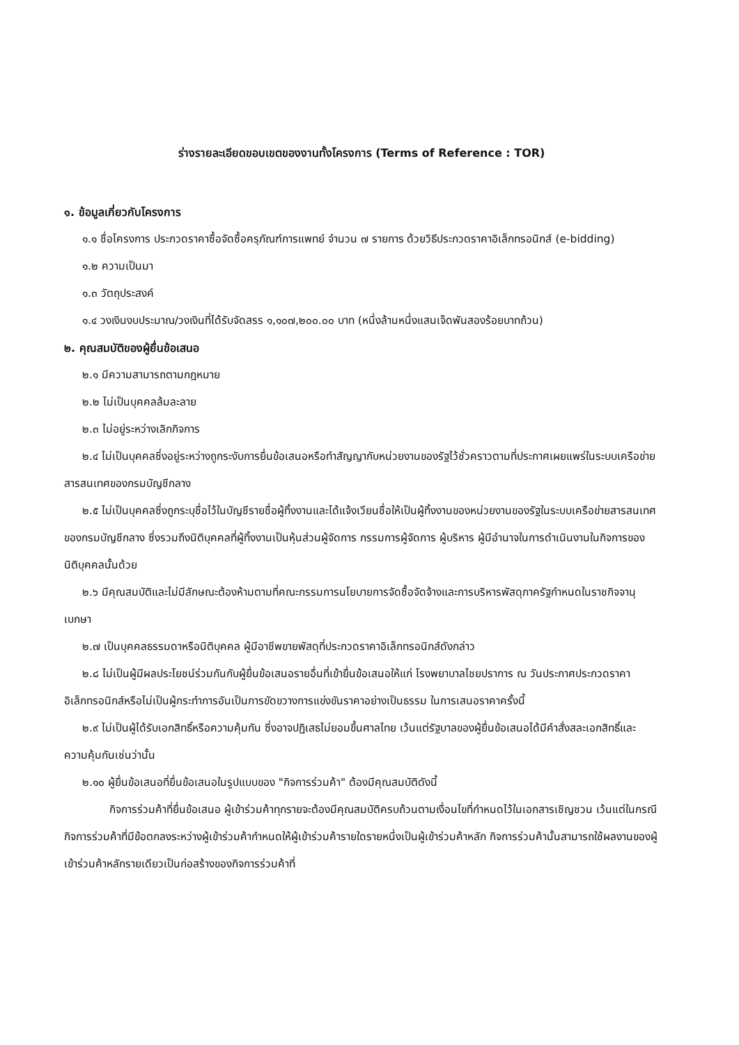ร่างรายละเอียดขอบเขตของงานทั้งโครงการ (Terms of Reference : TOR)
๑. ข้อมูลเกี่ยวกับโครงการ
๑.๑ ชื่อโครงการ ประกวดราคาซื้อจัดซื้อครุภัณฑ์การแพทย์ จำนวน ๗ รายการ ด้วยวิธีประกวดราคาอิเล็กทรอนิกส์ (e-bidding)
๑.๒ ความเป็นมา
๑.๓ วัตถุประสงค์
๑.๔ วงเงินงบประมาณ/วงเงินที่ได้รับจัดสรร ๑,๑๐๗,๒๐๐.๐๐ บาท (หนึ่งล้านหนึ่งแสนเจ็ดพันสองร้อยบาทถ้วน)
๒. คุณสมบัติของผู้ยื่นข้อเสนอ
๒.๑ มีความสามารถตามกฎหมาย
๒.๒ ไม่เป็นบุคคลล้มละลาย
๒.๓ ไม่อยู่ระหว่างเลิกกิจการ
๒.๔ ไม่เป็นบุคคลซึ่งอยู่ระหว่างถูกระงับการยื่นข้อเสนอหรือทำสัญญากับหน่วยงานของรัฐไว้ชั่วคราวตามที่ประกาศเผยแพร่ในระบบเครือข่ายสารสนเทศของกรมบัญชีกลาง
๒.๕ ไม่เป็นบุคคลซึ่งถูกระบุชื่อไว้ในบัญชีรายชื่อผู้ทิ้งงานและได้แจ้งเวียนชื่อให้เป็นผู้ทิ้งงานของหน่วยงานของรัฐในระบบเครือข่ายสารสนเทศของกรมบัญชีกลาง ซึ่งรวมถึงนิติบุคคลที่ผู้ทิ้งงานเป็นหุ้นส่วนผู้จัดการ กรรมการผู้จัดการ ผู้บริหาร ผู้มีอำนาจในการดำเนินงานในกิจการของนิติบุคคลนั้นด้วย
๒.๖ มีคุณสมบัติและไม่มีลักษณะต้องห้ามตามที่คณะกรรมการนโยบายการจัดซื้อจัดจ้างและการบริหารพัสดุภาครัฐกำหนดในราชกิจจานุเบกษา
๒.๗ เป็นบุคคลธรรมดาหรือนิติบุคคล ผู้มีอาชีพขายพัสดุที่ประกวดราคาอิเล็กทรอนิกส์ดังกล่าว
๒.๘ ไม่เป็นผู้มีผลประโยชน์ร่วมกันกับผู้ยื่นข้อเสนอรายอื่นที่เข้ายื่นข้อเสนอให้แก่ โรงพยาบาลไชยปราการ ณ วันประกาศประกวดราคาอิเล็กทรอนิกส์หรือไม่เป็นผู้กระทำการอันเป็นการขัดขวางการแข่งขันราคาอย่างเป็นธรรม ในการเสนอราคาครั้งนี้
๒.๙ ไม่เป็นผู้ได้รับเอกสิทธิ์หรือความคุ้มกัน ซึ่งอาจปฏิเสธไม่ยอมขึ้นศาลไทย เว้นแต่รัฐบาลของผู้ยื่นข้อเสนอได้มีคำสั่งสละเอกสิทธิ์และความคุ้มกันเช่นว่านั้น
๒.๑๐ ผู้ยื่นข้อเสนอที่ยื่นข้อเสนอในรูปแบบของ "กิจการร่วมค้า" ต้องมีคุณสมบัติดังนี้
กิจการร่วมค้าที่ยื่นข้อเสนอ ผู้เข้าร่วมค้าทุกรายจะต้องมีคุณสมบัติครบถ้วนตามเงื่อนไขที่กำหนดไว้ในเอกสารเชิญชวน เว้นแต่ในกรณีกิจการร่วมค้าที่มีข้อตกลงระหว่างผู้เข้าร่วมค้ากำหนดให้ผู้เข้าร่วมค้ารายใดรายหนึ่งเป็นผู้เข้าร่วมค้าหลัก กิจการร่วมค้านั้นสามารถใช้ผลงานของผู้เข้าร่วมค้าหลักรายเดียวเป็นก่อสร้างของกิจการร่วมค้าที่